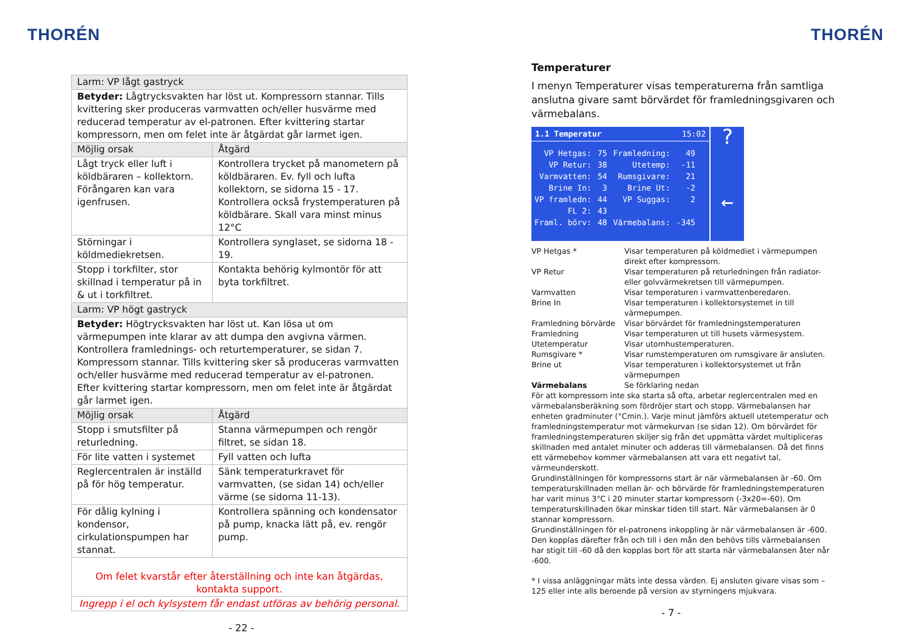THORÉN
| Larm: VP lågt gastryck | |
| --- | --- |
| Betyder: Lågtrycksvakten har löst ut. Kompressorn stannar. Tills kvittering sker produceras varmvatten och/eller husvärme med reducerad temperatur av el-patronen. Efter kvittering startar kompressorn, men om felet inte är åtgärdat går larmet igen. | |
| Möjlig orsak | Åtgärd |
| Lågt tryck eller luft i köldbäraren – kollektorn. Förångaren kan vara igenfrusen. | Kontrollera trycket på manometern på köldbäraren. Ev. fyll och lufta kollektorn, se sidorna 15 - 17. Kontrollera också frystemperaturen på köldbärare. Skall vara minst minus 12°C |
| Störningar i köldmediekretsen. | Kontrollera synglaset, se sidorna 18 - 19. |
| Stopp i torkfilter, stor skillnad i temperatur på in & ut i torkfiltret. | Kontakta behörig kylmontör för att byta torkfiltret. |
| Larm: VP högt gastryck | |
| Betyder: Högtrycksvakten har löst ut. Kan lösa ut om värmepumpen inte klarar av att dumpa den avgivna värmen. Kontrollera framlednings- och returtemperaturer, se sidan 7. Kompressorn stannar. Tills kvittering sker så produceras varmvatten och/eller husvärme med reducerad temperatur av el-patronen. Efter kvittering startar kompressorn, men om felet inte är åtgärdat går larmet igen. | |
| Möjlig orsak | Åtgärd |
| Stopp i smutsfilter på returledning. | Stanna värmepumpen och rengör filtret, se sidan 18. |
| För lite vatten i systemet | Fyll vatten och lufta |
| Reglercentralen är inställd på för hög temperatur. | Sänk temperaturkravet för varmvatten, (se sidan 14) och/eller värme (se sidorna 11-13). |
| För dålig kylning i kondensor, cirkulationspumpen har stannat. | Kontrollera spänning och kondensator på pump, knacka lätt på, ev. rengör pump. |
| Om felet kvarstår efter återställning och inte kan åtgärdas, kontakta support. | |
| Ingrepp i el och kylsystem får endast utföras av behörig personal. | |
- 22 -
THORÉN
Temperaturer
I menyn Temperaturer visas temperaturerna från samtliga anslutna givare samt börvärdet för framledningsgivaren och värmebalans.
1.1 Temperatur 15:02
| VP Hetgas: | 75 | Framledning: | 49 |
| VP Retur: | 38 | Utetemp: | -11 |
| Varmvatten: | 54 | Rumsgivare: | 21 |
| Brine In: | 3 | Brine Ut: | -2 |
| VP framledn: | 44 | VP Suggas: | 2 |
| FL 2: | 43 | | |
| Framl. börv: | 48 | Värmebalans: | -345 |
?
←
VP Hetgas * Visar temperaturen på köldmediet i värmepumpen direkt efter kompressorn. VP Retur Visar temperaturen på returledningen från radiator- eller golvvärmekretsen till värmepumpen. Varmvatten Visar temperaturen i varmvattenberedaren. Brine In Visar temperaturen i kollektorsystemet in till värmepumpen. Framledning börvärde Visar börvärdet för framledningstemperaturen Framledning Visar temperaturen ut till husets värmesystem. Utetemperatur Visar utomhustemperaturen. Rumsgivare * Visar rumstemperaturen om rumsgivare är ansluten. Brine ut Visar temperaturen i kollektorsystemet ut från värmepumpen Värmebalans Se förklaring nedan
För att kompressorn inte ska starta så ofta, arbetar reglercentralen med en värmebalansberäkning som fördröjer start och stopp. Värmebalansen har enheten gradminuter (°Cmin.). Varje minut jämförs aktuell utetemperatur och framledningstemperatur mot värmekurvan (se sidan 12). Om börvärdet för framledningstemperaturen skiljer sig från det uppmätta värdet multipliceras skillnaden med antalet minuter och adderas till värmebalansen. Då det finns ett värmebehov kommer värmebalansen att vara ett negativt tal, värmeunderskott.
Grundinställningen för kompressorns start är när värmebalansen är -60. Om temperaturskillnaden mellan är- och börvärde för framledningstemperaturen har varit minus 3°C i 20 minuter startar kompressorn (-3x20=-60). Om temperaturskillnaden ökar minskar tiden till start. När värmebalansen är 0 stannar kompressorn.
Grundinställningen för el-patronens inkoppling är när värmebalansen är -600. Den kopplas därefter från och till i den mån den behövs tills värmebalansen har stigit till -60 då den kopplas bort för att starta när värmebalansen åter når -600.
* I vissa anläggningar mäts inte dessa värden. Ej ansluten givare visas som – 125 eller inte alls beroende på version av styrningens mjukvara.
- 7 -